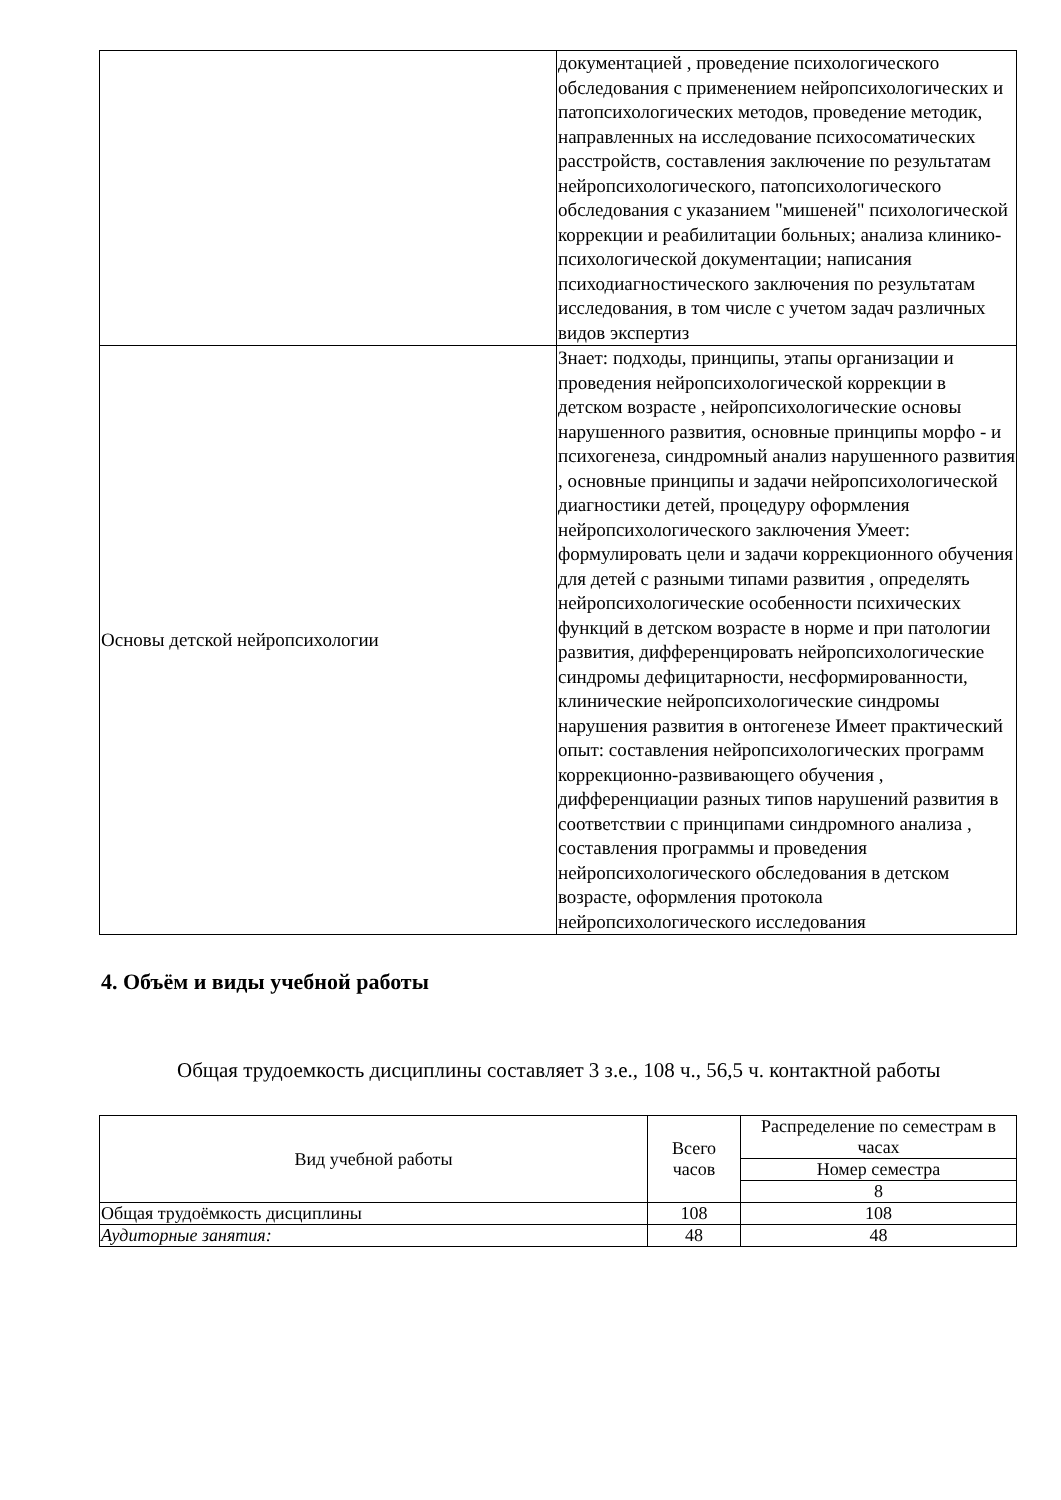| | документацией , проведение психологического обследования с применением нейропсихологических и патопсихологических методов, проведение методик, направленных на исследование психосоматических расстройств, составления заключение по результатам нейропсихологического, патопсихологического обследования с указанием "мишеней" психологической коррекции и реабилитации больных; анализа клинико-психологической документации; написания психодиагностического заключения по результатам исследования, в том числе с учетом задач различных видов экспертиз |
| Основы детской нейропсихологии | Знает: подходы, принципы, этапы организации и проведения нейропсихологической коррекции в детском возрасте , нейропсихологические основы нарушенного развития, основные принципы морфо - и психогенеза, синдромный анализ нарушенного развития , основные принципы и задачи нейропсихологической диагностики детей, процедуру оформления нейропсихологического заключения Умеет: формулировать цели и задачи коррекционного обучения для детей с разными типами развития , определять нейропсихологические особенности психических функций в детском возрасте в норме и при патологии развития, дифференцировать нейропсихологические синдромы дефицитарности, несформированности, клинические нейропсихологические синдромы нарушения развития в онтогенезе Имеет практический опыт: составления нейропсихологических программ коррекционно-развивающего обучения , дифференциации разных типов нарушений развития в соответствии с принципами синдромного анализа , составления программы и проведения нейропсихологического обследования в детском возрасте, оформления протокола нейропсихологического исследования |
4. Объём и виды учебной работы
Общая трудоемкость дисциплины составляет 3 з.е., 108 ч., 56,5 ч. контактной работы
| Вид учебной работы | Всего часов | Распределение по семестрам в часах |
| --- | --- | --- |
| | | Номер семестра |
| | | 8 |
| Общая трудоёмкость дисциплины | 108 | 108 |
| Аудиторные занятия: | 48 | 48 |